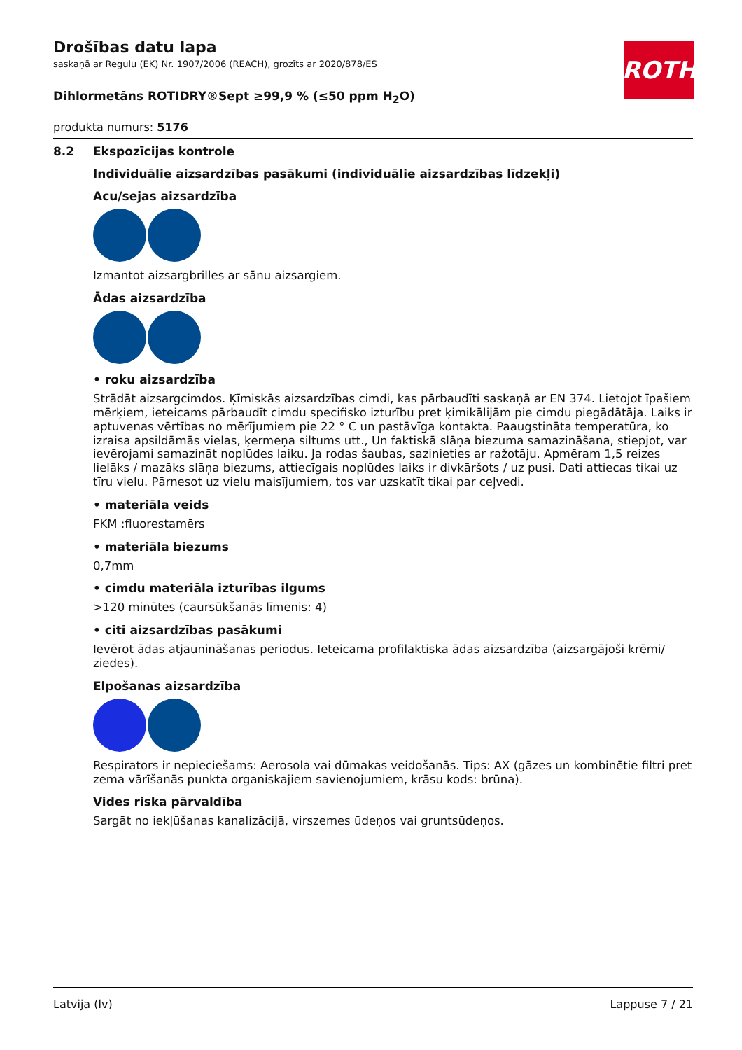ROTH
Drošības datu lapa
saskaņā ar Regulu (EK) Nr. 1907/2006 (REACH), grozīts ar 2020/878/ES
Dihlormetāns ROTIDRY®Sept ≥99,9 % (≤50 ppm H<sub>2</sub>O)
produkta numurs: 5176
8.2 Ekspozīcijas kontrole
Individuālie aizsardzības pasākumi (individuālie aizsardzības līdzekļi)
Acu/sejas aizsardzība
Izmantot aizsargbrilles ar sānu aizsargiem.
Ādas aizsardzība
• roku aizsardzība
Strādāt aizsargcimdos. Ķīmiskās aizsardzības cimdi, kas pārbaudīti saskaņā ar EN 374. Lietojot īpašiem mērķiem, ieteicams pārbaudīt cimdu specifisko izturību pret ķimikālijām pie cimdu piegādātāja. Laiks ir aptuvenas vērtības no mērījumiem pie 22 ° C un pastāvīga kontakta. Paaugstināta temperatūra, ko izraisa apsildāmās vielas, ķermeņa siltums utt., Un faktiskā slāņa biezuma samazināšana, stiepjot, var ievērojami samazināt noplūdes laiku. Ja rodas šaubas, sazinieties ar ražotāju. Apmēram 1,5 reizes lielāks / mazāks slāņa biezums, attiecīgais noplūdes laiks ir divkāršots / uz pusi. Dati attiecas tikai uz tīru vielu. Pārnesot uz vielu maisījumiem, tos var uzskatīt tikai par ceļvedi.
• materiāla veids
FKM :fluorestamērs
• materiāla biezums
0,7mm
• cimdu materiāla izturības ilgums
>120 minūtes (caursūkšanās līmenis: 4)
• citi aizsardzības pasākumi
Ievērot ādas atjaunināšanas periodus. Ieteicama profilaktiska ādas aizsardzība (aizsargājoši krēmi/ ziedes).
Elpošanas aizsardzība
Respirators ir nepieciešams: Aerosola vai dūmakas veidošanās. Tips: AX (gāzes un kombinētie filtri pret zema vārīšanās punkta organiskajiem savienojumiem, krāsu kods: brūna).
Vides riska pārvaldība
Sargāt no iekļūšanas kanalizācijā, virszemes ūdeņos vai gruntsūdeņos.
Latvija (lv) Lappuse 7 / 21